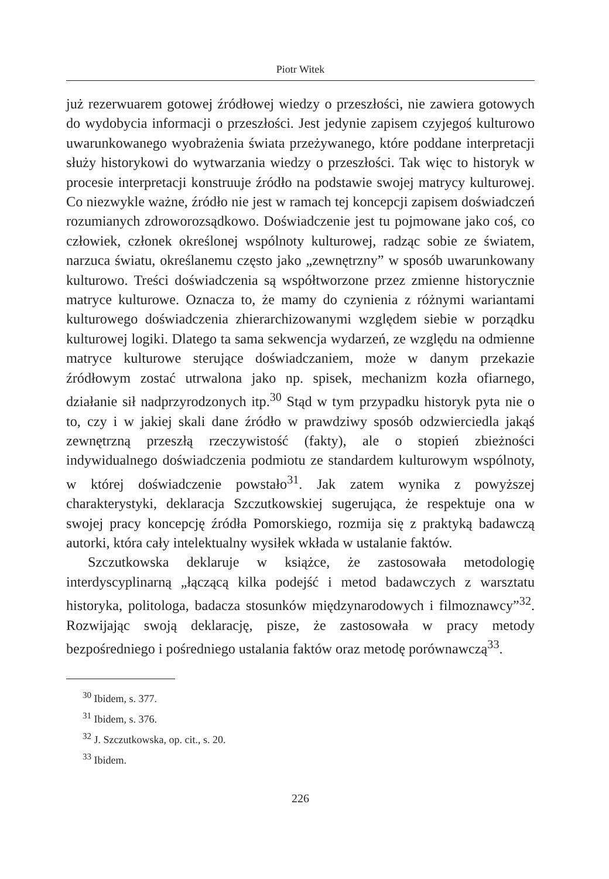Piotr Witek
już rezerwuarem gotowej źródłowej wiedzy o przeszłości, nie zawiera gotowych do wydobycia informacji o przeszłości. Jest jedynie zapisem czyjegoś kulturowo uwarunkowanego wyobrażenia świata przeżywanego, które poddane interpretacji służy historykowi do wytwarzania wiedzy o przeszłości. Tak więc to historyk w procesie interpretacji konstruuje źródło na podstawie swojej matrycy kulturowej. Co niezwykle ważne, źródło nie jest w ramach tej koncepcji zapisem doświadczeń rozumianych zdroworozsądkowo. Doświadczenie jest tu pojmowane jako coś, co człowiek, członek określonej wspólnoty kulturowej, radząc sobie ze światem, narzuca światu, określanemu często jako „zewnętrzny” w sposób uwarunkowany kulturowo. Treści doświadczenia są współtworzone przez zmienne historycznie matryce kulturowe. Oznacza to, że mamy do czynienia z różnymi wariantami kulturowego doświadczenia zhierarchizowanymi względem siebie w porządku kulturowej logiki. Dlatego ta sama sekwencja wydarzeń, ze względu na odmienne matryce kulturowe sterujące doświadczaniem, może w danym przekazie źródłowym zostać utrwalona jako np. spisek, mechanizm kozła ofiarnego, działanie sił nadprzyrodzonych itp.<sup>30</sup> Stąd w tym przypadku historyk pyta nie o to, czy i w jakiej skali dane źródło w prawdziwy sposób odzwierciedla jakąś zewnętrzną przeszłą rzeczywistość (fakty), ale o stopień zbieżności indywidualnego doświadczenia podmiotu ze standardem kulturowym wspólnoty, w której doświadczenie powstało<sup>31</sup>. Jak zatem wynika z powyższej charakterystyki, deklaracja Szczutkowskiej sugerująca, że respektuje ona w swojej pracy koncepcję źródła Pomorskiego, rozmija się z praktyką badawczą autorki, która cały intelektualny wysiłek wkłada w ustalanie faktów.
Szczutkowska deklaruje w książce, że zastosowała metodologię interdyscyplinarną „łączącą kilka podejść i metod badawczych z warsztatu historyka, politologa, badacza stosunków międzynarodowych i filmoznawcy”<sup>32</sup>. Rozwijając swoją deklarację, pisze, że zastosowała w pracy metody bezpośredniego i pośredniego ustalania faktów oraz metodę porównawczą<sup>33</sup>.
<sup>30</sup> Ibidem, s. 377.
<sup>31</sup> Ibidem, s. 376.
<sup>32</sup> J. Szczutkowska, op. cit., s. 20.
<sup>33</sup> Ibidem.
226